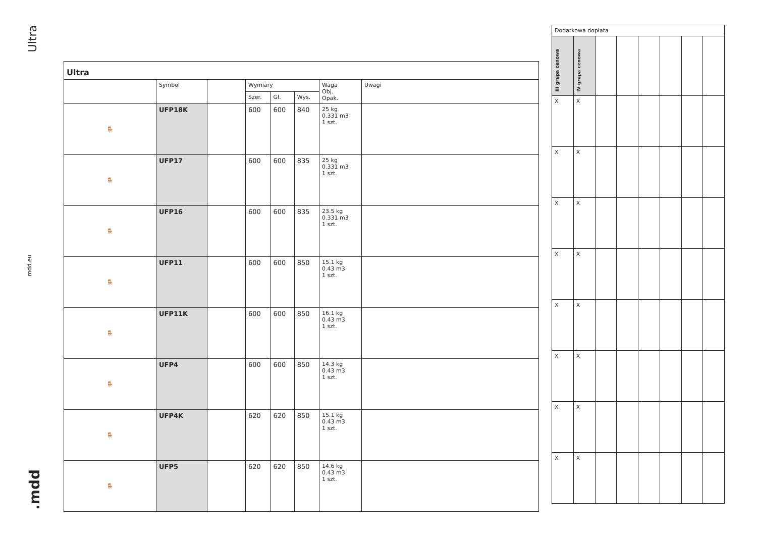Ultra
mdd.eu
.mdd
| Ultra | | | | | | | |
| --- | --- | --- | --- | --- | --- | --- | --- |
| | Symbol | | Wymiary | | | Waga Obj. Opak. | Uwagi |
| | | | Szer. | Gł. | Wys. | | |
| 🪑 | UFP18K | | 600 | 600 | 840 | 25 kg 0.331 m3 1 szt. | |
| 🪑 | UFP17 | | 600 | 600 | 835 | 25 kg 0.331 m3 1 szt. | |
| 🪑 | UFP16 | | 600 | 600 | 835 | 23.5 kg 0.331 m3 1 szt. | |
| 🪑 | UFP11 | | 600 | 600 | 850 | 15.1 kg 0.43 m3 1 szt. | |
| 🪑 | UFP11K | | 600 | 600 | 850 | 16.1 kg 0.43 m3 1 szt. | |
| 🪑 | UFP4 | | 600 | 600 | 850 | 14.3 kg 0.43 m3 1 szt. | |
| 🪑 | UFP4K | | 620 | 620 | 850 | 15.1 kg 0.43 m3 1 szt. | |
| 🪑 | UFP5 | | 620 | 620 | 850 | 14.6 kg 0.43 m3 1 szt. | |
| Dodatkowa dopłata | | | | | | | |
| --- | --- | --- | --- | --- | --- | --- | --- |
| III grupa cenowa | IV grupa cenowa | | | | | | |
| X | X | | | | | | |
| X | X | | | | | | |
| X | X | | | | | | |
| X | X | | | | | | |
| X | X | | | | | | |
| X | X | | | | | | |
| X | X | | | | | | |
| X | X | | | | | | |